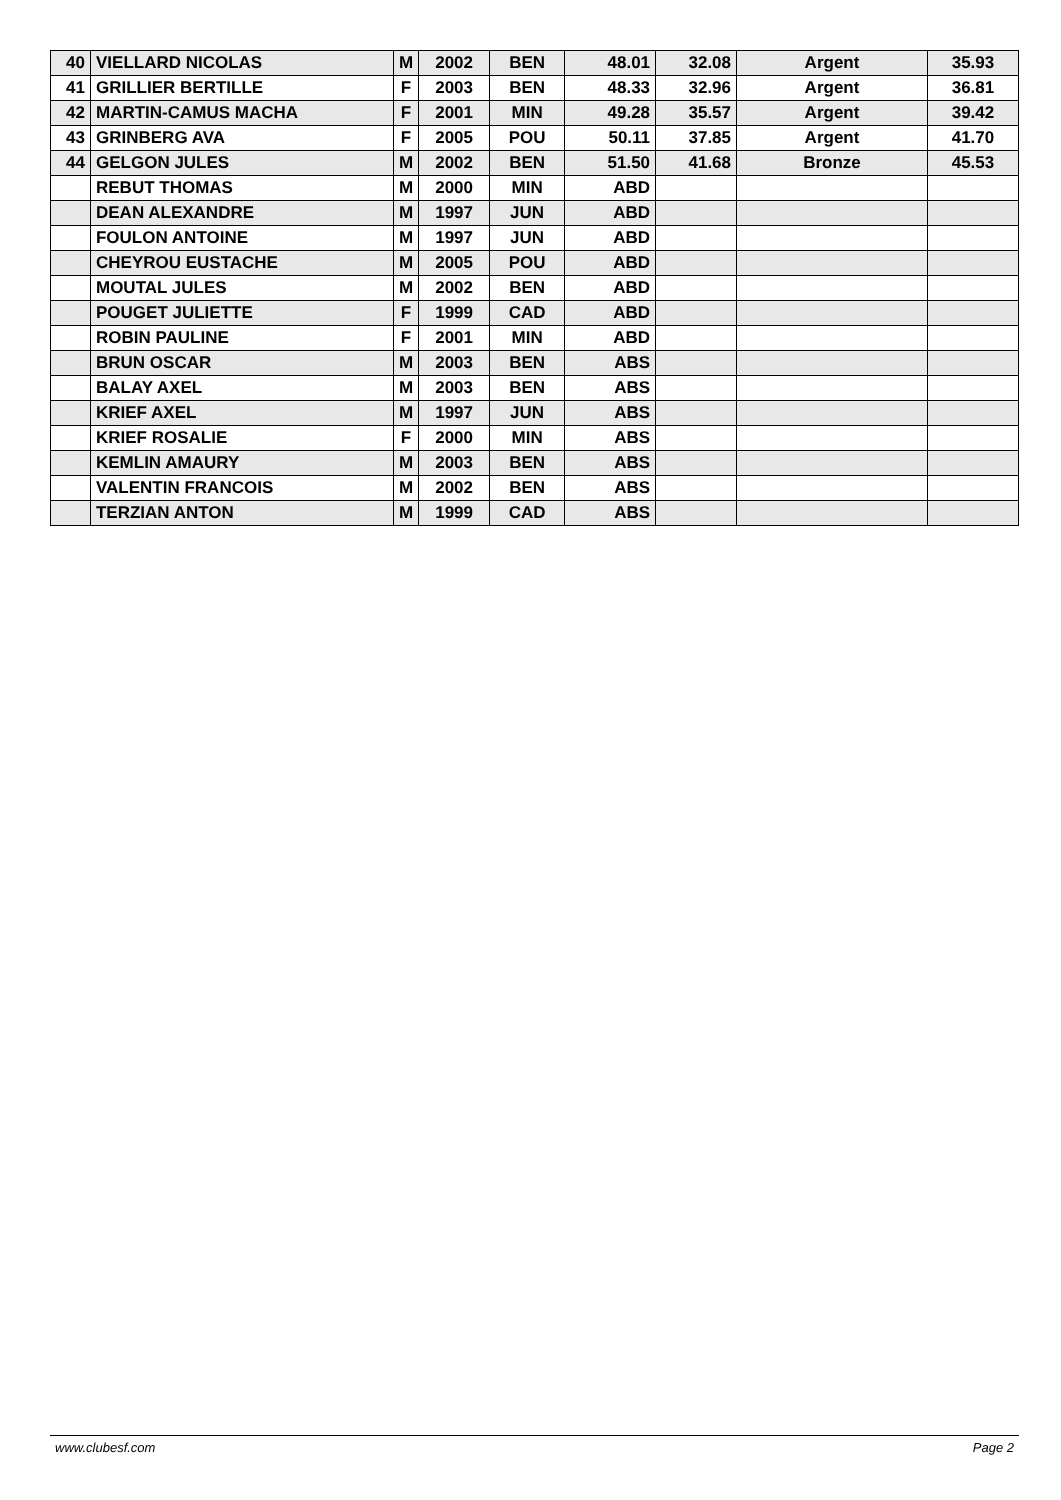| 40 | VIELLARD NICOLAS | M | 2002 | BEN | 48.01 | 32.08 | Argent | 35.93 |
| 41 | GRILLIER BERTILLE | F | 2003 | BEN | 48.33 | 32.96 | Argent | 36.81 |
| 42 | MARTIN-CAMUS MACHA | F | 2001 | MIN | 49.28 | 35.57 | Argent | 39.42 |
| 43 | GRINBERG AVA | F | 2005 | POU | 50.11 | 37.85 | Argent | 41.70 |
| 44 | GELGON JULES | M | 2002 | BEN | 51.50 | 41.68 | Bronze | 45.53 |
| | REBUT THOMAS | M | 2000 | MIN | ABD | | | |
| | DEAN ALEXANDRE | M | 1997 | JUN | ABD | | | |
| | FOULON ANTOINE | M | 1997 | JUN | ABD | | | |
| | CHEYROU EUSTACHE | M | 2005 | POU | ABD | | | |
| | MOUTAL JULES | M | 2002 | BEN | ABD | | | |
| | POUGET JULIETTE | F | 1999 | CAD | ABD | | | |
| | ROBIN PAULINE | F | 2001 | MIN | ABD | | | |
| | BRUN OSCAR | M | 2003 | BEN | ABS | | | |
| | BALAY AXEL | M | 2003 | BEN | ABS | | | |
| | KRIEF AXEL | M | 1997 | JUN | ABS | | | |
| | KRIEF ROSALIE | F | 2000 | MIN | ABS | | | |
| | KEMLIN AMAURY | M | 2003 | BEN | ABS | | | |
| | VALENTIN FRANCOIS | M | 2002 | BEN | ABS | | | |
| | TERZIAN ANTON | M | 1999 | CAD | ABS | | | |
www.clubesf.com Page 2